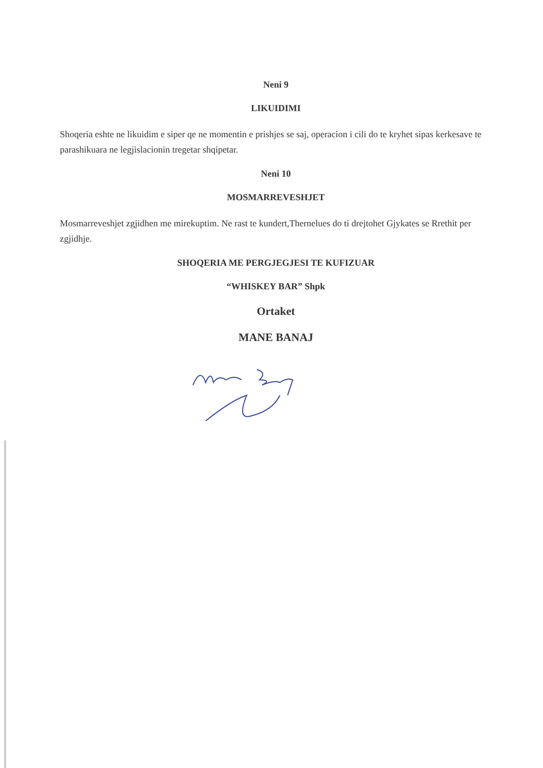Neni 9
LIKUIDIMI
Shoqeria eshte ne likuidim e siper qe ne momentin e prishjes se saj, operacion i cili do te kryhet sipas kerkesave te parashikuara ne legjislacionin tregetar shqipetar.
Neni 10
MOSMARREVESHJET
Mosmarreveshjet zgjidhen me mirekuptim. Ne rast te kundert,Thernelues do ti drejtohet Gjykates se Rrethit per zgjidhje.
SHOQERIA ME PERGJEGJESI TE KUFIZUAR
“WHISKEY BAR” Shpk
Ortaket
MANE BANAJ